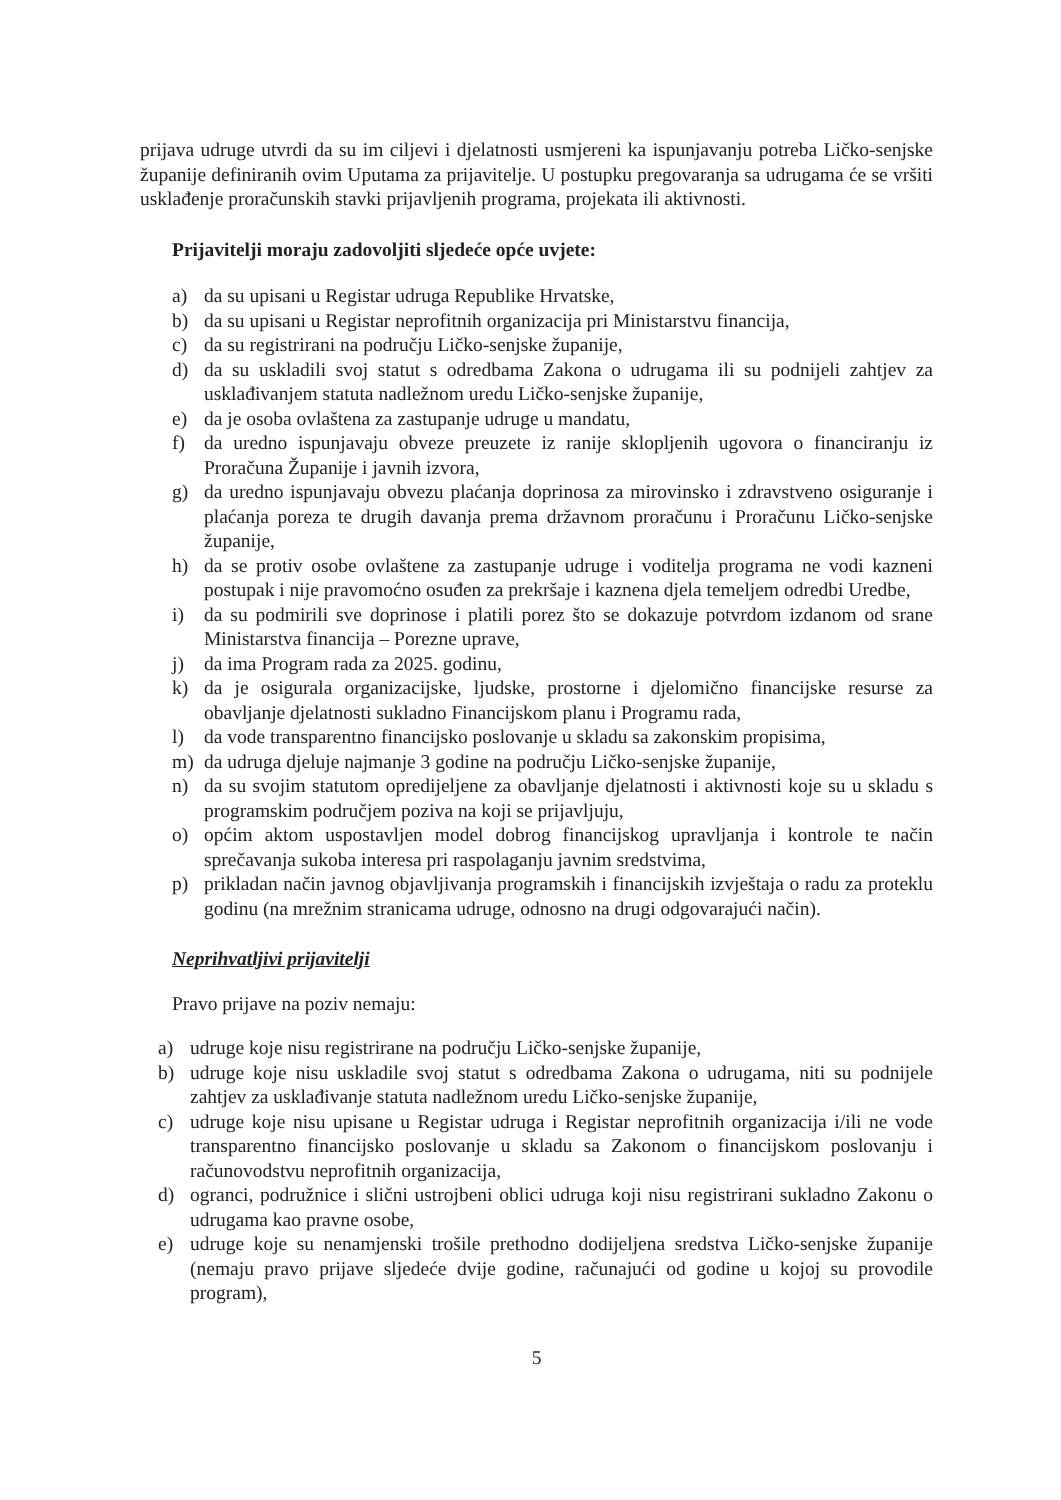prijava udruge utvrdi da su im ciljevi i djelatnosti usmjereni ka ispunjavanju potreba Ličko-senjske županije definiranih ovim Uputama za prijavitelje. U postupku pregovaranja sa udrugama će se vršiti usklađenje proračunskih stavki prijavljenih programa, projekata ili aktivnosti.
Prijavitelji moraju zadovoljiti sljedeće opće uvjete:
a) da su upisani u Registar udruga Republike Hrvatske,
b) da su upisani u Registar neprofitnih organizacija pri Ministarstvu financija,
c) da su registrirani na području Ličko-senjske županije,
d) da su uskladili svoj statut s odredbama Zakona o udrugama ili su podnijeli zahtjev za usklađivanjem statuta nadležnom uredu Ličko-senjske županije,
e) da je osoba ovlaštena za zastupanje udruge u mandatu,
f) da uredno ispunjavaju obveze preuzete iz ranije sklopljenih ugovora o financiranju iz Proračuna Županije i javnih izvora,
g) da uredno ispunjavaju obvezu plaćanja doprinosa za mirovinsko i zdravstveno osiguranje i plaćanja poreza te drugih davanja prema državnom proračunu i Proračunu Ličko-senjske županije,
h) da se protiv osobe ovlaštene za zastupanje udruge i voditelja programa ne vodi kazneni postupak i nije pravomoćno osuđen za prekršaje i kaznena djela temeljem odredbi Uredbe,
i) da su podmirili sve doprinose i platili porez što se dokazuje potvrdom izdanom od srane Ministarstva financija – Porezne uprave,
j) da ima Program rada za 2025. godinu,
k) da je osigurala organizacijske, ljudske, prostorne i djelomično financijske resurse za obavljanje djelatnosti sukladno Financijskom planu i Programu rada,
l) da vode transparentno financijsko poslovanje u skladu sa zakonskim propisima,
m) da udruga djeluje najmanje 3 godine na području Ličko-senjske županije,
n) da su svojim statutom opredijeljene za obavljanje djelatnosti i aktivnosti koje su u skladu s programskim područjem poziva na koji se prijavljuju,
o) općim aktom uspostavljen model dobrog financijskog upravljanja i kontrole te način sprečavanja sukoba interesa pri raspolaganju javnim sredstvima,
p) prikladan način javnog objavljivanja programskih i financijskih izvještaja o radu za proteklu godinu (na mrežnim stranicama udruge, odnosno na drugi odgovarajući način).
Neprihvatljivi prijavitelji
Pravo prijave na poziv nemaju:
a) udruge koje nisu registrirane na području Ličko-senjske županije,
b) udruge koje nisu uskladile svoj statut s odredbama Zakona o udrugama, niti su podnijele zahtjev za usklađivanje statuta nadležnom uredu Ličko-senjske županije,
c) udruge koje nisu upisane u Registar udruga i Registar neprofitnih organizacija i/ili ne vode transparentno financijsko poslovanje u skladu sa Zakonom o financijskom poslovanju i računovodstvu neprofitnih organizacija,
d) ogranci, podružnice i slični ustrojbeni oblici udruga koji nisu registrirani sukladno Zakonu o udrugama kao pravne osobe,
e) udruge koje su nenamjenski trošile prethodno dodijeljena sredstva Ličko-senjske županije (nemaju pravo prijave sljedeće dvije godine, računajući od godine u kojoj su provodile program),
5